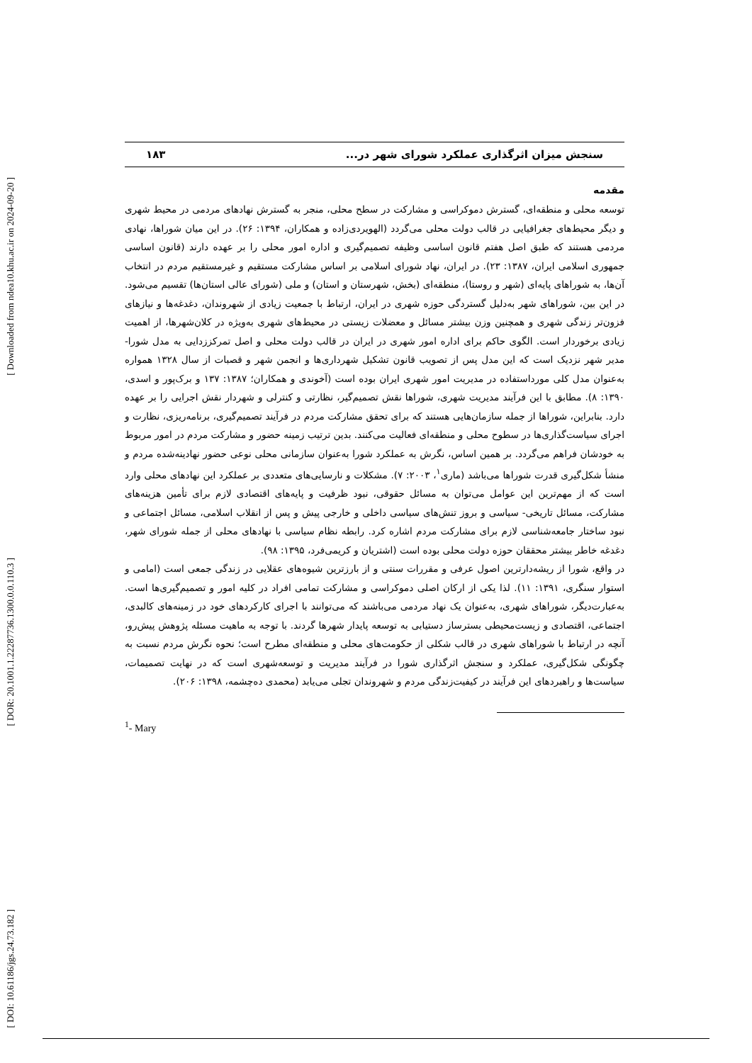[ Downloaded from ndea10.khu.ac.ir on 2024-09-20 ]
[ DOR: 20.1001.1.22287736.1300.0.0.110.3 ]
[ DOI: 10.61186/jgs.24.73.182 ]
سنجش میزان اثرگذاری عملکرد شورای شهر در... ۱۸۳
مقدمه
توسعه محلی و منطقه‌ای، گسترش دموکراسی و مشارکت در سطح محلی، منجر به گسترش نهادهای مردمی در محیط شهری و دیگر محیط‌های جغرافیایی در قالب دولت محلی می‌گردد (الهویردی‌زاده و همکاران، ۱۳۹۴: ۲۶). در این میان شوراها، نهادی مردمی هستند که طبق اصل هفتم قانون اساسی وظیفه تصمیم‌گیری و اداره امور محلی را بر عهده دارند (قانون اساسی جمهوری اسلامی ایران، ۱۳۸۷: ۲۳). در ایران، نهاد شورای اسلامی بر اساس مشارکت مستقیم و غیرمستقیم مردم در انتخاب آن‌ها، به شوراهای پایه‌ای (شهر و روستا)، منطقه‌ای (بخش، شهرستان و استان) و ملی (شورای عالی استان‌ها) تقسیم می‌شود. در این بین، شوراهای شهر به‌دلیل گستردگی حوزه شهری در ایران، ارتباط با جمعیت زیادی از شهروندان، دغدغه‌ها و نیازهای فزون‌تر زندگی شهری و همچنین وزن بیشتر مسائل و معضلات زیستی در محیط‌های شهری به‌ویژه در کلان‌شهرها، از اهمیت زیادی برخوردار است. الگوی حاکم برای اداره امور شهری در ایران در قالب دولت محلی و اصل تمرکززدایی به مدل شورا- مدیر شهر نزدیک است که این مدل پس از تصویب قانون تشکیل شهرداری‌ها و انجمن شهر و قصبات از سال ۱۳۲۸ همواره به‌عنوان مدل کلی مورداستفاده در مدیریت امور شهری ایران بوده است (آخوندی و همکاران؛ ۱۳۸۷: ۱۳۷ و برک‌پور و اسدی، ۱۳۹۰: ۸). مطابق با این فرآیند مدیریت شهری، شوراها نقش تصمیم‌گیر، نظارتی و کنترلی و شهردار نقش اجرایی را بر عهده دارد. بنابراین، شوراها از جمله سازمان‌هایی هستند که برای تحقق مشارکت مردم در فرآیند تصمیم‌گیری، برنامه‌ریزی، نظارت و اجرای سیاست‌گذاری‌ها در سطوح محلی و منطقه‌ای فعالیت می‌کنند. بدین ترتیب زمینه حضور و مشارکت مردم در امور مربوط به خودشان فراهم می‌گردد. بر همین اساس، نگرش به عملکرد شورا به‌عنوان سازمانی محلی نوعی حضور نهادینه‌شده مردم و منشأ شکل‌گیری قدرت شوراها می‌باشد (ماری<sup>۱</sup>، ۲۰۰۳: ۷). مشکلات و نارسایی‌های متعددی بر عملکرد این نهادهای محلی وارد است که از مهم‌ترین این عوامل می‌توان به مسائل حقوقی، نبود ظرفیت و پایه‌های اقتصادی لازم برای تأمین هزینه‌های مشارکت، مسائل تاریخی- سیاسی و بروز تنش‌های سیاسی داخلی و خارجی پیش و پس از انقلاب اسلامی، مسائل اجتماعی و نبود ساختار جامعه‌شناسی لازم برای مشارکت مردم اشاره کرد. رابطه نظام سیاسی با نهادهای محلی از جمله شورای شهر، دغدغه خاطر بیشتر محققان حوزه دولت محلی بوده است (اشتریان و کریمی‌فرد، ۱۳۹۵: ۹۸).
در واقع، شورا از ریشه‌دارترین اصول عرفی و مقررات سنتی و از بارزترین شیوه‌های عقلایی در زندگی جمعی است (امامی و استوار سنگری، ۱۳۹۱: ۱۱). لذا یکی از ارکان اصلی دموکراسی و مشارکت تمامی افراد در کلیه امور و تصمیم‌گیری‌ها است. به‌عبارت‌دیگر، شوراهای شهری، به‌عنوان یک نهاد مردمی می‌باشند که می‌توانند با اجرای کارکردهای خود در زمینه‌های کالبدی، اجتماعی، اقتصادی و زیست‌محیطی بسترساز دستیابی به توسعه پایدار شهرها گردند. با توجه به ماهیت مسئله پژوهش پیش‌رو، آنچه در ارتباط با شوراهای شهری در قالب شکلی از حکومت‌های محلی و منطقه‌ای مطرح است؛ نحوه نگرش مردم نسبت به چگونگی شکل‌گیری، عملکرد و سنجش اثرگذاری شورا در فرآیند مدیریت و توسعه‌شهری است که در نهایت تصمیمات، سیاست‌ها و راهبردهای این فرآیند در کیفیت‌زندگی مردم و شهروندان تجلی می‌یابد (محمدی ده‌چشمه، ۱۳۹۸: ۲۰۶).
<sup>1</sup>- Mary